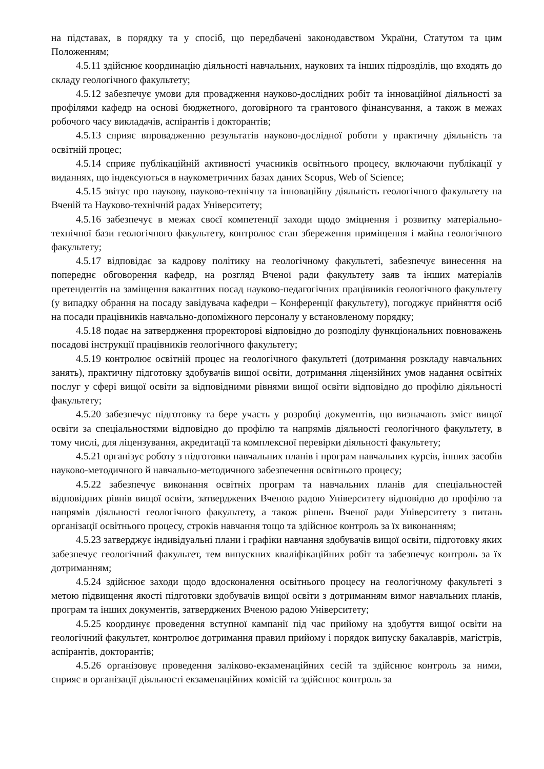на підставах, в порядку та у спосіб, що передбачені законодавством України, Статутом та цим Положенням;
4.5.11 здійснює координацію діяльності навчальних, наукових та інших підрозділів, що входять до складу геологічного факультету;
4.5.12 забезпечує умови для провадження науково-дослідних робіт та інноваційної діяльності за профілями кафедр на основі бюджетного, договірного та грантового фінансування, а також в межах робочого часу викладачів, аспірантів і докторантів;
4.5.13 сприяє впровадженню результатів науково-дослідної роботи у практичну діяльність та освітній процес;
4.5.14 сприяє публікаційній активності учасників освітнього процесу, включаючи публікації у виданнях, що індексуються в наукометричних базах даних Scopus, Web of Science;
4.5.15 звітує про наукову, науково-технічну та інноваційну діяльність геологічного факультету на Вченій та Науково-технічній радах Університету;
4.5.16 забезпечує в межах своєї компетенції заходи щодо зміцнення і розвитку матеріально-технічної бази геологічного факультету, контролює стан збереження приміщення і майна геологічного факультету;
4.5.17 відповідає за кадрову політику на геологічному факультеті, забезпечує винесення на попереднє обговорення кафедр, на розгляд Вченої ради факультету заяв та інших матеріалів претендентів на заміщення вакантних посад науково-педагогічних працівників геологічного факультету (у випадку обрання на посаду завідувача кафедри – Конференції факультету), погоджує прийняття осіб на посади працівників навчально-допоміжного персоналу у встановленому порядку;
4.5.18 подає на затвердження проректорові відповідно до розподілу функціональних повноважень посадові інструкції працівників геологічного факультету;
4.5.19 контролює освітній процес на геологічного факультеті (дотримання розкладу навчальних занять), практичну підготовку здобувачів вищої освіти, дотримання ліцензійних умов надання освітніх послуг у сфері вищої освіти за відповідними рівнями вищої освіти відповідно до профілю діяльності факультету;
4.5.20 забезпечує підготовку та бере участь у розробці документів, що визначають зміст вищої освіти за спеціальностями відповідно до профілю та напрямів діяльності геологічного факультету, в тому числі, для ліцензування, акредитації та комплексної перевірки діяльності факультету;
4.5.21 організує роботу з підготовки навчальних планів і програм навчальних курсів, інших засобів науково-методичного й навчально-методичного забезпечення освітнього процесу;
4.5.22 забезпечує виконання освітніх програм та навчальних планів для спеціальностей відповідних рівнів вищої освіти, затверджених Вченою радою Університету відповідно до профілю та напрямів діяльності геологічного факультету, а також рішень Вченої ради Університету з питань організації освітнього процесу, строків навчання тощо та здійснює контроль за їх виконанням;
4.5.23 затверджує індивідуальні плани і графіки навчання здобувачів вищої освіти, підготовку яких забезпечує геологічний факультет, тем випускних кваліфікаційних робіт та забезпечує контроль за їх дотриманням;
4.5.24 здійснює заходи щодо вдосконалення освітнього процесу на геологічному факультеті з метою підвищення якості підготовки здобувачів вищої освіти з дотриманням вимог навчальних планів, програм та інших документів, затверджених Вченою радою Університету;
4.5.25 координує проведення вступної кампанії під час прийому на здобуття вищої освіти на геологічний факультет, контролює дотримання правил прийому і порядок випуску бакалаврів, магістрів, аспірантів, докторантів;
4.5.26 організовує проведення заліково-екзаменаційних сесій та здійснює контроль за ними, сприяє в організації діяльності екзаменаційних комісій та здійснює контроль за